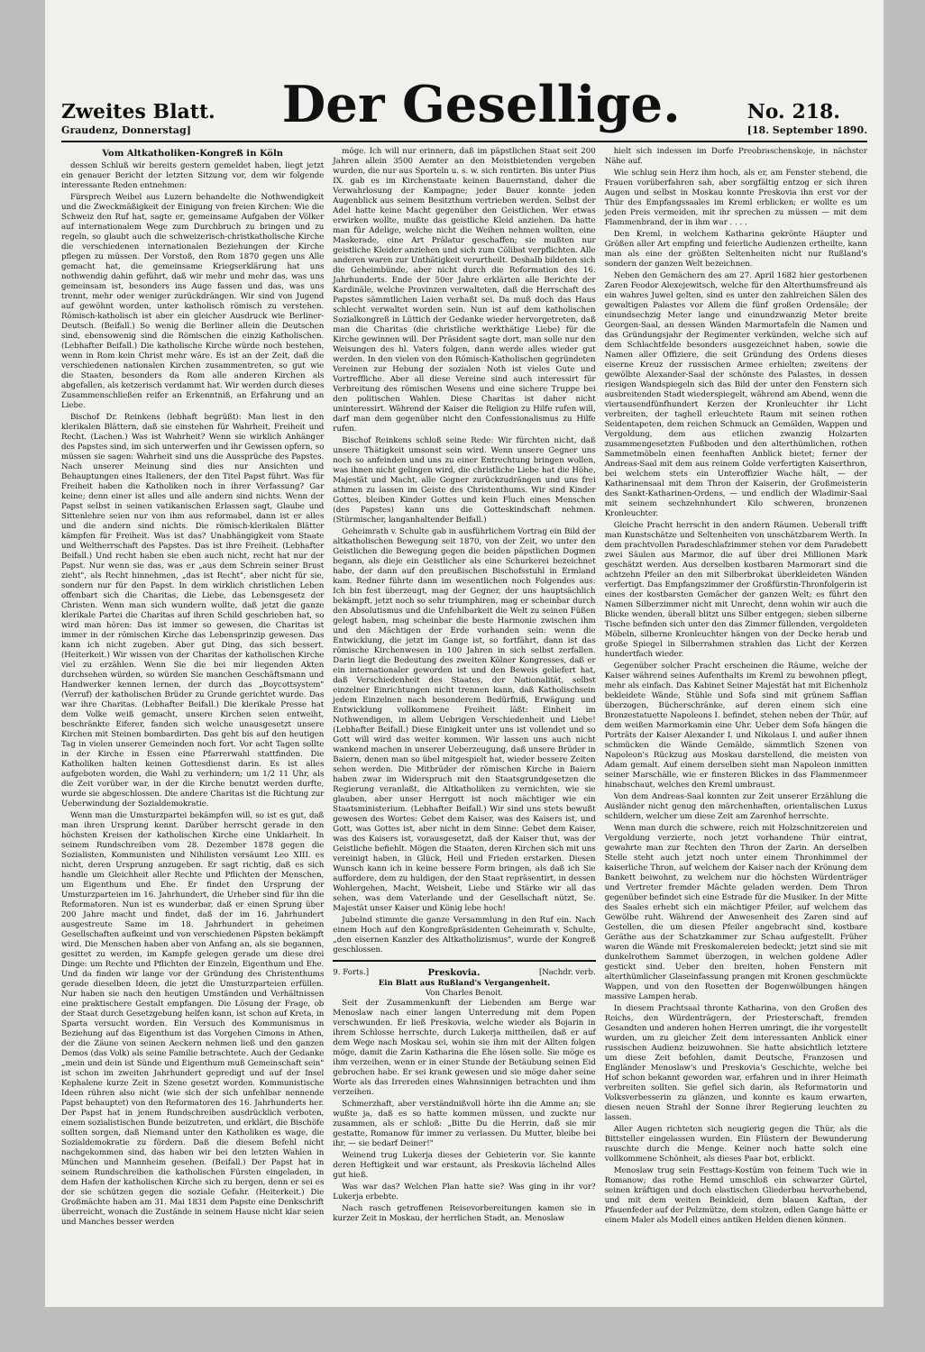Zweites Blatt.
Graudenz, Donnerstag]
Der Gesellige.
No. 218.
[18. September 1890.
Vom Altkatholiken-Kongreß in Köln
dessen Schluß wir bereits gestern gemeldet haben, liegt jetzt ein genauer Bericht der letzten Sitzung vor, dem wir folgende interessante Reden entnehmen:
Fürsprech Weibel aus Luzern behandelte die Nothwendigkeit und die Zweckmäßigkeit der Einigung von freien Kirchen: Wie die Schweiz den Ruf hat, sagte er, gemeinsame Aufgaben der Völker auf internationalem Wege zum Durchbruch zu bringen und zu regeln, so glaubt auch die schweizerisch-christkatholische Kirche die verschiedenen internationalen Beziehungen der Kirche pflegen zu müssen. Der Vorstoß, den Rom 1870 gegen uns Alle gemacht hat, die gemeinsame Kriegserklärung hat uns nothwendig dahin geführt, daß wir mehr und mehr das, was uns gemeinsam ist, besonders ins Auge fassen und das, was uns trennt, mehr oder weniger zurückdrängen. Wir sind von Jugend auf gewöhnt worden, unter katholisch römisch zu verstehen. Römisch-katholisch ist aber ein gleicher Ausdruck wie Berliner-Deutsch. (Beifall.) So wenig die Berliner allein die Deutschen sind, ebensowenig sind die Römischen die einzig Katholischen. (Lebhafter Beifall.) Die katholische Kirche würde noch bestehen, wenn in Rom kein Christ mehr wäre. Es ist an der Zeit, daß die verschiedenen nationalen Kirchen zusammentreten, so gut wie die Staaten, besonders da Rom alle anderen Kirchen als abgefallen, als ketzerisch verdammt hat. Wir werden durch dieses Zusammenschließen reifer an Erkenntniß, an Erfahrung und an Liebe.
Bischof Dr. Reinkens (lebhaft begrüßt): Man liest in den klerikalen Blättern, daß sie einstehen für Wahrheit, Freiheit und Recht. (Lachen.) Was ist Wahrheit? Wenn sie wirklich Anhänger des Papstes sind, im sich unterwerfen und ihr Gewissen opfern, so müssen sie sagen: Wahrheit sind uns die Aussprüche des Papstes. Nach unserer Meinung sind dies nur Ansichten und Behauptungen eines Italieners, der den Titel Papst führt. Was für Freiheit haben die Katholiken noch in ihrer Verfassung? Gar keine; denn einer ist alles und alle andern sind nichts. Wenn der Papst selbst in seinen vatikanischen Erlassen sagt, Glaube und Sittenlehre seien nur von ihm aus reformabel, dann ist er alles und die andern sind nichts. Die römisch-klerikalen Blätter kämpfen für Freiheit. Was ist das? Unabhängigkeit vom Staate und Weltherrschaft des Papstes. Das ist ihre Freiheit. (Lebhafter Beifall.) Und recht haben sie eben auch nicht, recht hat nur der Papst. Nur wenn sie das, was er „aus dem Schrein seiner Brust zieht", als Recht hinnehmen, „das ist Recht", aber nicht für sie, sondern nur für den Papst. In dem wirklich christlichen Leben offenbart sich die Charitas, die Liebe, das Lebensgesetz der Christen. Wenn man sich wundern wollte, daß jetzt die ganze klerikale Partei die Charitas auf ihren Schild geschrieben hat, so wird man hören: Das ist immer so gewesen, die Charitas ist immer in der römischen Kirche das Lebensprinzip gewesen. Das kann ich nicht zugeben. Aber gut Ding, das sich bessert. (Heiterkeit.) Wir wissen von der Charitas der katholischen Kirche viel zu erzählen. Wenn Sie die bei mir liegenden Akten durchsehen würden, so würden Sie manchen Geschäftsmann und Handwerker kennen lernen, der durch das „Boycottsystem" (Verruf) der katholischen Brüder zu Grunde gerichtet wurde. Das war ihre Charitas. (Lebhafter Beifall.) Die klerikale Presse hat dem Volke weiß gemacht, unsere Kirchen seien entweiht, beschränkte Eiferer, fanden sich welche unausgesetzt unsere Kirchen mit Steinen bombardirten. Das geht bis auf den heutigen Tag in vielen unserer Gemeinden noch fort. Vor acht Tagen sollte in der Kirche in Essen eine Pfarrerwahl stattfinden. Die Katholiken halten keinen Gottesdienst darin. Es ist alles aufgeboten worden, die Wahl zu verhindern; um 1/2 11 Uhr, als die Zeit vorüber war, in der die Kirche benutzt werden durfte, wurde sie abgeschlossen. Die andere Charitas ist die Richtung zur Ueberwindung der Sozialdemokratie.
Wenn man die Umsturzpartei bekämpfen will, so ist es gut, daß man ihren Ursprung kennt. Darüber herrscht gerade in den höchsten Kreisen der katholischen Kirche eine Unklarheit. In seinem Rundschreiben vom 28. Dezember 1878 gegen die Sozialisten, Kommunisten und Nihilisten versäumt Leo XIII. es nicht, deren Ursprung anzugeben. Er sagt richtig, daß es sich handle um Gleichheit aller Rechte und Pflichten der Menschen, um Eigenthum und Ehe. Er findet den Ursprung der Umsturzparteien im 16. Jahrhundert, die Urheber sind für ihn die Reformatoren. Nun ist es wunderbar, daß er einen Sprung über 200 Jahre macht und findet, daß der im 16. Jahrhundert ausgestreute Same im 18. Jahrhundert in geheimen Gesellschaften aufkeimt und von verschiedenen Päpsten bekämpft wird. Die Menschen haben aber von Anfang an, als sie begannen, gesittet zu werden, im Kampfe gelegen gerade um diese drei Dinge: um Rechte und Pflichten der Einzeln, Eigenthum und Ehe. Und da finden wir lange vor der Gründung des Christenthums gerade dieselben Ideen, die jetzt die Umsturzparteien erfüllen. Nur haben sie nach den heutigen Umständen und Verhältnissen eine praktischere Gestalt empfangen. Die Lösung der Frage, ob der Staat durch Gesetzgebung helfen kann, ist schon auf Kreta, in Sparta versucht worden. Ein Versuch des Kommunismus in Beziehung auf das Eigenthum ist das Vorgehen Cimons in Athen, der die Zäune von seinen Aeckern nehmen ließ und den ganzen Demos (das Volk) als seine Familie betrachtete. Auch der Gedanke „mein und dein ist Sünde und Eigenthum muß Gemeinschaft sein" ist schon im zweiten Jahrhundert gepredigt und auf der Insel Kephalene kurze Zeit in Szene gesetzt worden. Kommunistische Ideen rühren also nicht (wie sich der sich unfehlbar nennende Papst behauptet) von den Reformatoren des 16. Jahrhunderts her. Der Papst hat in jenem Rundschreiben ausdrücklich verboten, einem sozialistischen Bunde beizutreten, und erklärt, die Bischöfe sollten sorgen, daß Niemand unter den Katholiken es wage, die Sozialdemokratie zu fördern. Daß die diesem Befehl nicht nachgekommen sind, das haben wir bei den letzten Wahlen in München und Mannheim gesehen. (Beifall.) Der Papst hat in seinem Rundschreiben die katholischen Fürsten eingeladen, in dem Hafen der katholischen Kirche sich zu bergen, denn er sei es der sie schützen gegen die soziale Gefahr. (Heiterkeit.) Die Großmächte haben am 31. Mai 1831 dem Papste eine Denkschrift überreicht, wonach die Zustände in seinem Hause nicht klar seien und Manches besser werden
möge. Ich will nur erinnern, daß im päpstlichen Staat seit 200 Jahren allein 3500 Aemter an den Meistbietenden vergeben wurden, die nur aus Sporteln u. s. w. sich rentirten. Bis unter Pius IX. gab es im Kirchenstaate keinen Bauernstand, daher die Verwahrlosung der Kampagne; jeder Bauer konnte jeden Augenblick aus seinem Besitzthum vertrieben werden. Selbst der Adel hatte keine Macht gegenüber den Geistlichen. Wer etwas erwirken wollte, mußte das geistliche Kleid anziehen. Da hatte man für Adelige, welche nicht die Weihen nehmen wollten, eine Maskerade, eine Art Prälatur geschaffen; sie mußten nur geistliche Kleider anziehen und sich zum Cölibat verpflichten. Alle anderen waren zur Unthätigkeit verurtheilt. Deshalb bildeten sich die Geheimbünde, aber nicht durch die Reformation des 16. Jahrhunderts. Ende der 50er Jahre erklärten alle Berichte der Kardinäle, welche Provinzen verwalteten, daß die Herrschaft des Papstes sämmtlichen Laien verhaßt sei. Da muß doch das Haus schlecht verwaltet worden sein. Nun ist auf dem katholischen Sozialkongreß in Lüttich der Gedanke wieder hervorgetreten, daß man die Charitas (die christliche werkthätige Liebe) für die Kirche gewinnen will. Der Präsident sagte dort, man solle nur den Weisungen des hl. Vaters folgen, dann werde alles wieder gut werden. In den vielen von den Römisch-Katholischen gegründeten Vereinen zur Hebung der sozialen Noth ist vieles Gute und Vortreffliche. Aber all diese Vereine sind auch interessirt für Verbreitung des römischen Wesens und eine sichere Truppe bei den politischen Wahlen. Diese Charitas ist daher nicht uninteressirt. Während der Kaiser die Religion zu Hilfe rufen will, darf man dem gegenüber nicht den Confessionalismus zu Hilfe rufen.
Bischof Reinkens schloß seine Rede: Wir fürchten nicht, daß unsere Thätigkeit umsonst sein wird. Wenn unsere Gegner uns noch so anfeinden und uns zu einer Entrechtung bringen wollen, was ihnen nicht gelingen wird, die christliche Liebe hat die Höhe, Majestät und Macht, alle Gegner zurückzudrängen und uns frei athmen zu lassen im Geiste des Christenthums. Wir sind Kinder Gottes, bleiben Kinder Gottes und kein Fluch eines Menschen (des Papstes) kann uns die Gotteskindschaft nehmen. (Stürmischer, langanhaltender Beifall.)
Geheimrath v. Schulte gab in ausführlichem Vortrag ein Bild der altkatholischen Bewegung seit 1870, von der Zeit, wo unter den Geistlichen die Bewegung gegen die beiden päpstlichen Dogmen begann, als dieje ein Geistlicher als eine Schurkerei bezeichnet habe, der dann auf den preußischen Bischofsstuhl in Ermland kam. Redner führte dann im wesentlichen noch Folgendes aus: Ich bin fest überzeugt, mag der Gegner, der uns hauptsächlich bekämpft, jetzt noch so sehr triumphiren, mag er scheinbar durch den Absolutismus und die Unfehlbarkeit die Welt zu seinen Füßen gelegt haben, mag scheinbar die beste Harmonie zwischen ihm und den Mächtigen der Erde vorhanden sein: wenn die Entwicklung, die jetzt im Gange ist, so fortfährt, dann ist das römische Kirchenwesen in 100 Jahren in sich selbst zerfallen. Darin liegt die Bedeutung des zweiten Kölner Kongresses, daß er ein internationaler geworden ist und den Beweis geliefert hat, daß Verschiedenheit des Staates, der Nationalität, selbst einzelner Einrichtungen nicht trennen kann, daß Katholischsein jedem Einzelnen nach besonderem Bedürfniß, Erwägung und Entwicklung vollkommene Freiheit läßt: Einheit im Nothwendigen, in allem Uebrigen Verschiedenheit und Liebe! (Lebhafter Beifall.) Diese Einigkeit unter uns ist vollendet und so Gott will wird das weiter kommen. Wir lassen uns auch nicht wankend machen in unserer Ueberzeugung, daß unsere Brüder in Baiern, denen man so übel mitgespielt hat, wieder bessere Zeiten sehen werden. Die Mitbrüder der römischen Kirche in Baiern haben zwar im Widerspruch mit den Staatsgrundgesetzen die Regierung veranlaßt, die Altkatholiken zu vernichten, wie sie glauben, aber unser Herrgott ist noch mächtiger wie ein Staatsministerium. (Lebhafter Beifall.) Wir sind uns stets bewußt gewesen des Wortes: Gebet dem Kaiser, was des Kaisers ist, und Gott, was Gottes ist, aber nicht in dem Sinne: Gebet dem Kaiser, was des Kaisers ist, vorausgesetzt, daß der Kaiser thut, was der Geistliche befiehlt. Mögen die Staaten, deren Kirchen sich mit uns vereinigt haben, in Glück, Heil und Frieden erstarken. Diesen Wunsch kann ich in keine bessere Form bringen, als daß ich Sie auffordere, dem zu huldigen, der den Staat repräsentirt, in dessen Wohlergehen, Macht, Weisheit, Liebe und Stärke wir all das sehen, was dem Vaterlande und der Gesellschaft nützt, Se. Majestät unser Kaiser und König lebe hoch!
Jubelnd stimmte die ganze Versammlung in den Ruf ein. Nach einem Hoch auf den Kongreßpräsidenten Geheimrath v. Schulte, „den eisernen Kanzler des Altkatholizismus", wurde der Kongreß geschlossen.
9. Forts.] Preskovia. [Nachdr. verb.
Ein Blatt aus Rußland's Vergangenheit.
Von Charles Benoit.
Seit der Zusammenkunft der Liebenden am Berge war Menoslaw nach einer langen Unterredung mit dem Popen verschwunden. Er ließ Preskovia, welche wieder als Bojarin in ihrem Schlosse herrschte, durch Lukerja mittheilen, daß er auf dem Wege nach Moskau sei, wohin sie ihm mit der Allten folgen möge, damit die Zarin Katharina die Ehe lösen solle. Sie möge es ihm verzeihen, wenn er in einer Stunde der Betäubung seinen Eid gebrochen habe. Er sei krank gewesen und sie möge daher seine Worte als das Irrereden eines Wahnsinnigen betrachten und ihm verzeihen.
Schmerzhaft, aber verständnißvoll hörte ihn die Amme an; sie wußte ja, daß es so hatte kommen müssen, und zuckte nur zusammen, als er schloß: „Bitte Du die Herrin, daß sie mir gestatte, Romanow für immer zu verlassen. Du Mutter, bleibe bei ihr, — sie bedarf Deiner!"
Weinend trug Lukerja dieses der Gebieterin vor. Sie kannte deren Heftigkeit und war erstaunt, als Preskovia lächelnd Alles gut hieß.
Was war das? Welchen Plan hatte sie? Was ging in ihr vor? Lukerja erbebte.
Nach rasch getroffenen Reisevorbereitungen kamen sie in kurzer Zeit in Moskau, der herrlichen Stadt, an. Menoslaw
hielt sich indessen im Dorfe Preobraschenskoje, in nächster Nähe auf.
Wie schlug sein Herz ihm hoch, als er, am Fenster stehend, die Frauen vorüberfahren sah, aber sorgfältig entzog er sich ihren Augen und selbst in Moskau konnte Preskovia ihn erst vor der Thür des Empfangssaales im Kreml erblicken; er wollte es um jeden Preis vermeiden, mit ihr sprechen zu müssen — mit dem Flammenbrand, der in ihm war . . . .
Den Kreml, in welchem Katharina gekrönte Häupter und Größen aller Art empfing und feierliche Audienzen ertheilte, kann man als eine der größten Seltenheiten nicht nur Rußland's sondern der ganzen Welt bezeichnen.
Neben den Gemächern des am 27. April 1682 hier gestorbenen Zaren Feodor Alexejewitsch, welche für den Alterthumsfreund als ein wahres Juwel gelten, sind es unter den zahlreichen Sälen des gewaltigen Palastes vor Allem die fünf großen Ordensäle; der einundsechzig Meter lange und einundzwanzig Meter breite Georgen-Saal, an dessen Wänden Marmortafeln die Namen und das Gründungsjahr der Regimenter verkünden, welche sich auf dem Schlachtfelde besonders ausgezeichnet haben, sowie die Namen aller Offiziere, die seit Gründung des Ordens dieses eiserne Kreuz der russischen Armee erhielten; zweitens der gewölbte Alexander-Saal der schönste des Palastes, in dessen riesigen Wandspiegeln sich das Bild der unter den Fenstern sich ausbreitenden Stadt wiederspiegelt, während am Abend, wenn die viertausendfünfhundert Kerzen der Kronleuchter ihr Licht verbreiten, der taghell erleuchtete Raum mit seinen rothen Seidentapeten, dem reichen Schmuck an Gemälden, Wappen und Vergoldung, dem aus etlichen zwanzig Holzarten zusammengesetzten Fußboden und den alterthümlichen, rothen Sammetmöbeln einen feenhaften Anblick bietet; ferner der Andreas-Saal mit dem aus reinem Golde verfertigten Kaiserthron, bei welchem stets ein Unteroffizier Wache hält, — der Katharinensaal mit dem Thron der Kaiserin, der Großmeisterin des Sankt-Katharinen-Ordens, — und endlich der Wladimir-Saal mit seinem sechzehnhundert Kilo schweren, bronzenen Kronleuchter.
Gleiche Pracht herrscht in den andern Räumen. Ueberall trifft man Kunstschätze und Seltenheiten von unschätzbarem Werth. In dem prachtvollen Paradeschlafzimmer stehen vor dem Paradebett zwei Säulen aus Marmor, die auf über drei Millionen Mark geschätzt werden. Aus derselben kostbaren Marmorart sind die achtzehn Pfeiler an den mit Silberbrokat überkleideten Wänden verfertigt. Das Empfangszimmer der Großfürstin-Thronfolgerin ist eines der kostbarsten Gemächer der ganzen Welt; es führt den Namen Silberzimmer nicht mit Unrecht, denn wohin wir auch die Blicke wenden, überall blitzt uns Silber entgegen; sieben silberne Tische befinden sich unter den das Zimmer füllenden, vergoldeten Möbeln, silberne Kronleuchter hängen von der Decke herab und große Spiegel in Silberrahmen strahlen das Licht der Kerzen hundertfach wieder.
Gegenüber solcher Pracht erscheinen die Räume, welche der Kaiser während seines Aufenthalts im Kreml zu bewohnen pflegt, mehr als einfach. Das Kabinet Seiner Majestät hat mit Eichenholz bekleidete Wände, Stühle und Sofa sind mit grünem Saffian überzogen, Bücherschränke, auf deren einem sich eine Bronzestatuette Napoleons I. befindet, stehen neben der Thür, auf dem weißen Marmorkamin eine Uhr. Ueber dem Sofa hängen die Porträts der Kaiser Alexander I. und Nikolaus I. und außer ihnen schmücken die Wände Gemälde, sämmtlich Szenen von Napoleon's Rückzug aus Moskau darstellend, die meisten von Adam gemalt. Auf einem derselben sieht man Napoleon inmitten seiner Marschälle, wie er finsteren Blickes in das Flammenmeer hinabschaut, welches den Kreml umbraust.
Von dem Andreas-Saal konnten zur Zeit unserer Erzählung die Ausländer nicht genug den märchenhaften, orientalischen Luxus schildern, welcher um diese Zeit am Zarenhof herrschte.
Wenn man durch die schwere, reich mit Holzschnitzereien und Vergoldung verzierte, noch jetzt vorhandene Thür eintrat, gewahrte man zur Rechten den Thron der Zarin. An derselben Stelle steht auch jetzt noch unter einem Thronhimmel der kaiserliche Thron, auf welchem der Kaiser nach der Krönung dem Bankett beiwohnt, zu welchem nur die höchsten Würdenträger und Vertreter fremder Mächte geladen werden. Dem Thron gegenüber befindet sich eine Estrade für die Musiker. In der Mitte des Saales erhebt sich ein mächtiger Pfeiler, auf welchem das Gewölbe ruht. Während der Anwesenheit des Zaren sind auf Gestellen, die um diesen Pfeiler angebracht sind, kostbare Geräthe aus der Schatzkammer zur Schau aufgestellt. Früher waren die Wände mit Freskomalereien bedeckt; jetzt sind sie mit dunkelrothem Sammet überzogen, in welchen goldene Adler gestickt sind. Ueber den breiten, hohen Fenstern mit alterthümlicher Glaseinfassung prangen mit Kronen geschmückte Wappen, und von den Rosetten der Bogenwölbungen hängen massive Lampen herab.
In diesem Prachtsaal thronte Katharina, von den Großen des Reichs, den Würdenträgern, der Priesterschaft, fremden Gesandten und anderen hohen Herren umringt, die ihr vorgestellt wurden, um zu gleicher Zeit dem interessanten Anblick einer russischen Audienz beizuwohnen. Sie hatte absichtlich letztere um diese Zeit befohlen, damit Deutsche, Franzosen und Engländer Menoslaw's und Preskovia's Geschichte, welche bei Hof schon bekannt geworden war, erfahren und in ihrer Heimath verbreiten sollten. Sie gefiel sich darin, als Reformatorin und Volksverbesserin zu glänzen, und konnte es kaum erwarten, diesen neuen Strahl der Sonne ihrer Regierung leuchten zu lassen.
Aller Augen richteten sich neugierig gegen die Thür, als die Bittsteller eingelassen wurden. Ein Flüstern der Bewunderung rauschte durch die Menge. Keiner noch hatte solch eine vollkommene Schönheit, als dieses Paar bot, erblickt.
Menoslaw trug sein Festtags-Kostüm von feinem Tuch wie in Romanow; das rothe Hemd umschloß ein schwarzer Gürtel, seinen kräftigen und doch elastischen Gliederbau hervorhebend, und mit dem weiten Beinkleid, dem blauen Kaftan, der Pfauenfeder auf der Pelzmütze, dem stolzen, edlen Gange hätte er einem Maler als Modell eines antiken Helden dienen können.